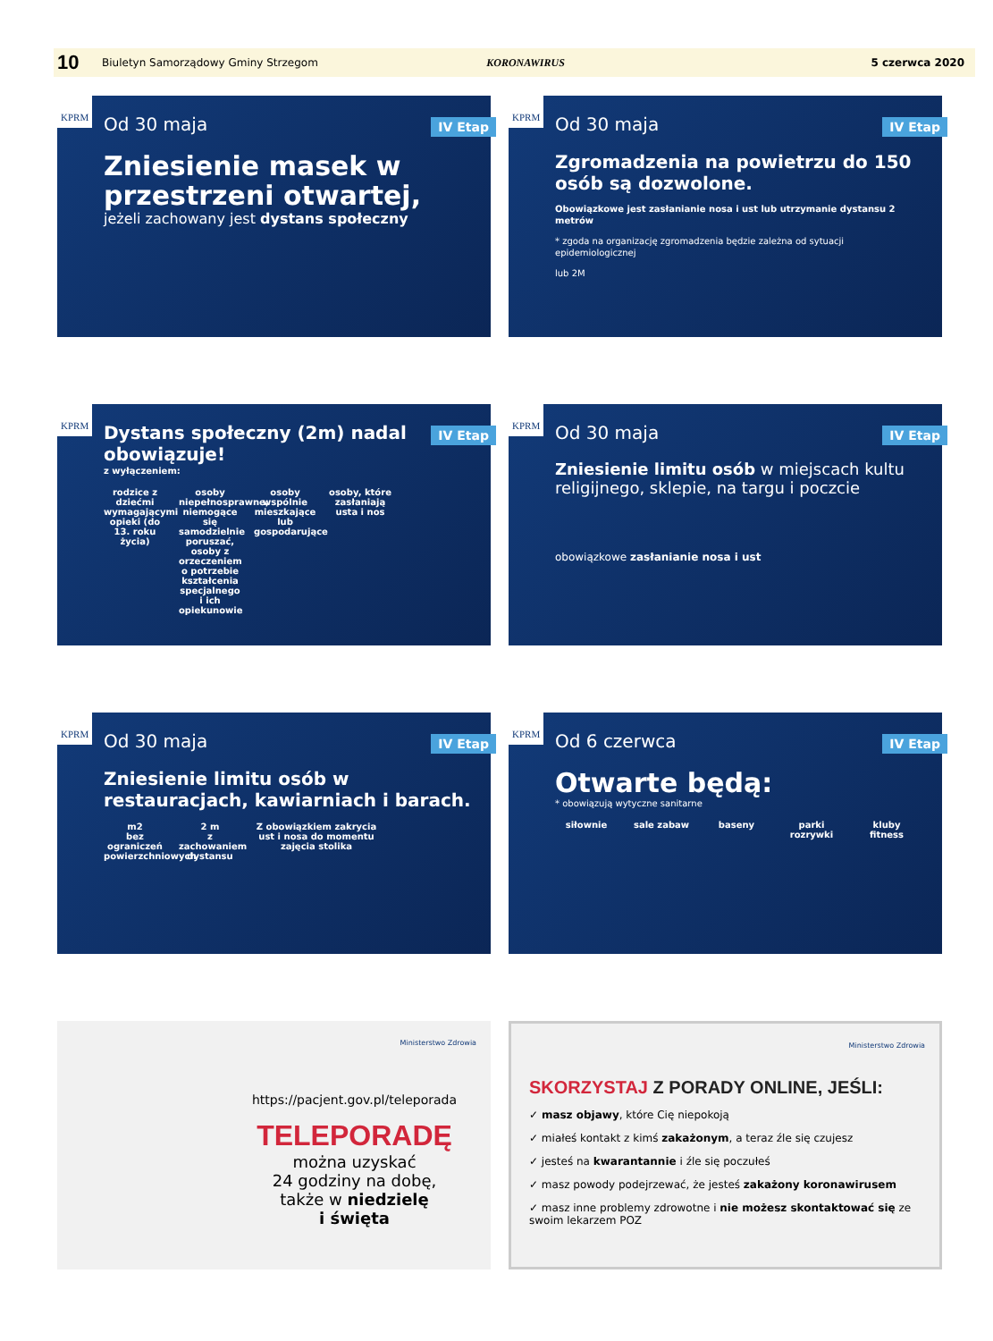10 Biuletyn Samorządowy Gminy Strzegom KORONAWIRUS 5 czerwca 2020
KPRM
IV Etap
Od 30 maja
Zniesienie masek w przestrzeni otwartej,
jeżeli zachowany jest dystans społeczny
KPRM
IV Etap
Od 30 maja
Zgromadzenia na powietrzu do 150 osób są dozwolone.
Obowiązkowe jest zasłanianie nosa i ust lub utrzymanie dystansu 2 metrów
* zgoda na organizację zgromadzenia będzie zależna od sytuacji epidemiologicznej
lub 2M
KPRM
IV Etap
Dystans społeczny (2m) nadal obowiązuje!
z wyłączeniem:
rodzice z dziećmi wymagającymi opieki (do 13. roku życia)
osoby niepełnosprawne, niemogące się samodzielnie poruszać, osoby z orzeczeniem o potrzebie kształcenia specjalnego i ich opiekunowie
osoby wspólnie mieszkające lub gospodarujące
osoby, które zasłaniają usta i nos
KPRM
IV Etap
Od 30 maja
Zniesienie limitu osób w miejscach kultu religijnego, sklepie, na targu i poczcie
obowiązkowe zasłanianie nosa i ust
KPRM
IV Etap
Od 30 maja
Zniesienie limitu osób w restauracjach, kawiarniach i barach.
m2
bez ograniczeń powierzchniowych
2 m
z zachowaniem dystansu
Z obowiązkiem zakrycia ust i nosa do momentu zajęcia stolika
KPRM
IV Etap
Od 6 czerwca
Otwarte będą:
* obowiązują wytyczne sanitarne
siłownie sale zabaw baseny parki rozrywki
kluby fitness
Ministerstwo Zdrowia
https://pacjent.gov.pl/teleporada
TELEPORADĘ
można uzyskać
24 godziny na dobę,
także w niedzielę
i święta
Ministerstwo Zdrowia
SKORZYSTAJ Z PORADY ONLINE, JEŚLI:
✓ masz objawy, które Cię niepokoją
✓ miałeś kontakt z kimś zakażonym, a teraz źle się czujesz
✓ jesteś na kwarantannie i źle się poczułeś
✓ masz powody podejrzewać, że jesteś zakażony koronawirusem
✓ masz inne problemy zdrowotne i nie możesz skontaktować się ze swoim lekarzem POZ